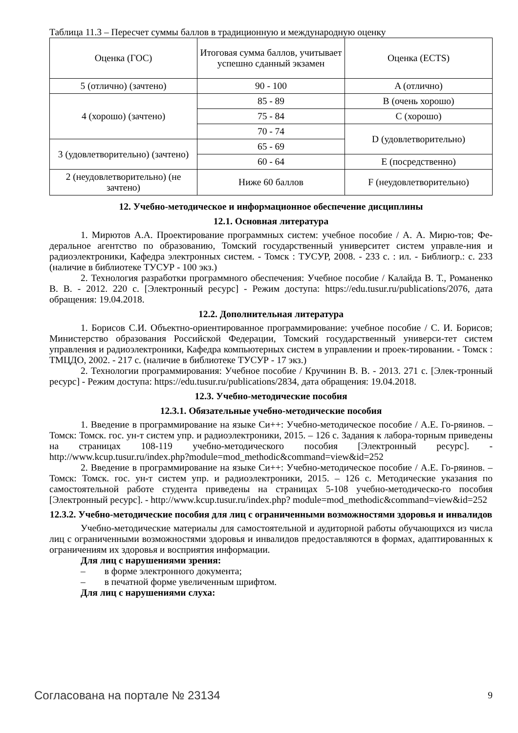Таблица 11.3 – Пересчет суммы баллов в традиционную и международную оценку
| Оценка (ГОС) | Итоговая сумма баллов, учитывает успешно сданный экзамен | Оценка (ECTS) |
| 5 (отлично) (зачтено) | 90 - 100 | A (отлично) |
| 4 (хорошо) (зачтено) | 85 - 89 | B (очень хорошо) |
| | 75 - 84 | C (хорошо) |
| | 70 - 74 | D (удовлетворительно) |
| 3 (удовлетворительно) (зачтено) | 65 - 69 | |
| | 60 - 64 | E (посредственно) |
| 2 (неудовлетворительно) (не зачтено) | Ниже 60 баллов | F (неудовлетворительно) |
12. Учебно-методическое и информационное обеспечение дисциплины
12.1. Основная литература
1. Мирютов А.А. Проектирование программных систем: учебное пособие / А. А. Мирю-тов; Фе-деральное агентство по образованию, Томский государственный университет систем управле-ния и радиоэлектроники, Кафедра электронных систем. - Томск : ТУСУР, 2008. - 233 с. : ил. - Библиогр.: с. 233 (наличие в библиотеке ТУСУР - 100 экз.)
2. Технология разработки программного обеспечения: Учебное пособие / Калайда В. Т., Романенко В. В. - 2012. 220 с. [Электронный ресурс] - Режим доступа: https://edu.tusur.ru/publications/2076, дата обращения: 19.04.2018.
12.2. Дополнительная литература
1. Борисов С.И. Объектно-ориентированное программирование: учебное пособие / С. И. Борисов; Министерство образования Российской Федерации, Томский государственный универси-тет систем управления и радиоэлектроники, Кафедра компьютерных систем в управлении и проек-тировании. - Томск : ТМЦДО, 2002. - 217 с. (наличие в библиотеке ТУСУР - 17 экз.)
2. Технологии программирования: Учебное пособие / Кручинин В. В. - 2013. 271 с. [Элек-тронный ресурс] - Режим доступа: https://edu.tusur.ru/publications/2834, дата обращения: 19.04.2018.
12.3. Учебно-методические пособия
12.3.1. Обязательные учебно-методические пособия
1. Введение в программирование на языке Си++: Учебно-методическое пособие / А.Е. Го-ряинов. – Томск: Томск. гос. ун-т систем упр. и радиоэлектроники, 2015. – 126 с. Задания к лабора-торным приведены на страницах 108-119 учебно-методического пособия [Электронный ресурс]. - http://www.kcup.tusur.ru/index.php?module=mod_methodic&command=view&id=252
2. Введение в программирование на языке Си++: Учебно-методическое пособие / А.Е. Го-ряинов. – Томск: Томск. гос. ун-т систем упр. и радиоэлектроники, 2015. – 126 с. Методические указания по самостоятельной работе студента приведены на страницах 5-108 учебно-методическо-го пособия [Электронный ресурс]. - http://www.kcup.tusur.ru/index.php? module=mod_methodic&command=view&id=252
12.3.2. Учебно-методические пособия для лиц с ограниченными возможностями здоровья и инвалидов
Учебно-методические материалы для самостоятельной и аудиторной работы обучающихся из числа лиц с ограниченными возможностями здоровья и инвалидов предоставляются в формах, адаптированных к ограничениям их здоровья и восприятия информации.
Для лиц с нарушениями зрения:
– в форме электронного документа;
– в печатной форме увеличенным шрифтом.
Для лиц с нарушениями слуха:
Согласована на портале № 23134 9